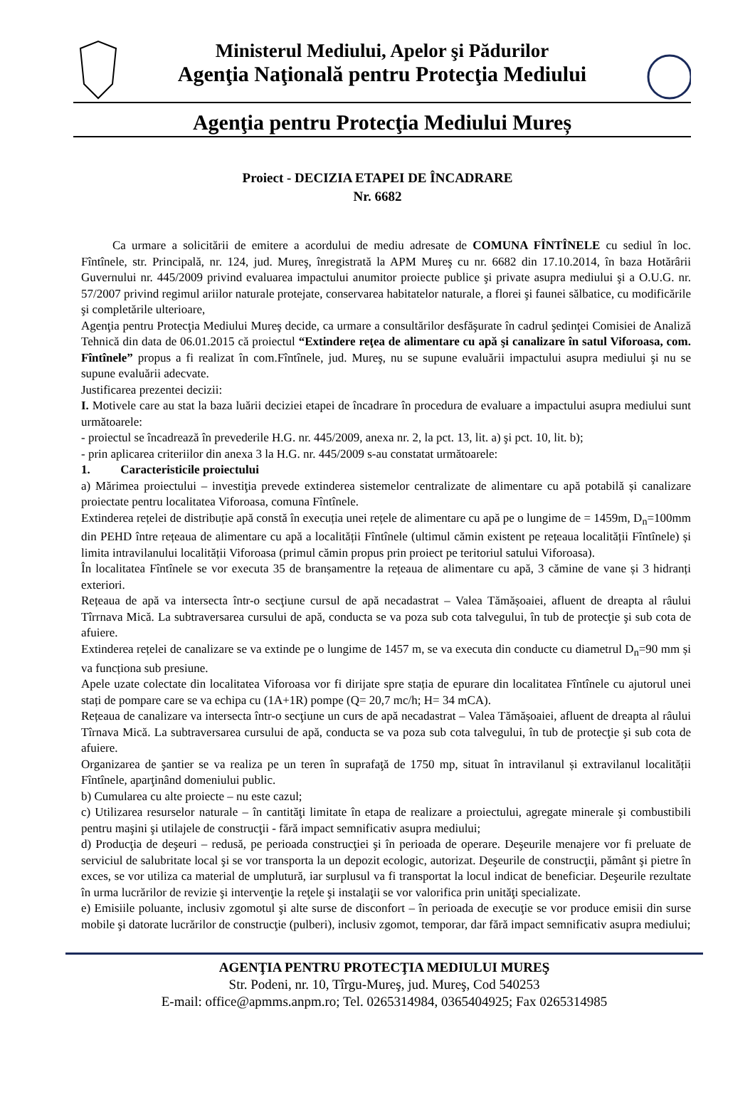Ministerul Mediului, Apelor şi Pădurilor
Agenţia Naţională pentru Protecţia Mediului
Agenţia pentru Protecţia Mediului Mureș
Proiect - DECIZIA ETAPEI DE ÎNCADRARE
Nr. 6682
Ca urmare a solicitării de emitere a acordului de mediu adresate de COMUNA FÎNTÎNELE cu sediul în loc. Fîntînele, str. Principală, nr. 124, jud. Mureş, înregistrată la APM Mureş cu nr. 6682 din 17.10.2014, în baza Hotărârii Guvernului nr. 445/2009 privind evaluarea impactului anumitor proiecte publice şi private asupra mediului şi a O.U.G. nr. 57/2007 privind regimul ariilor naturale protejate, conservarea habitatelor naturale, a florei şi faunei sălbatice, cu modificările şi completările ulterioare,
Agenţia pentru Protecţia Mediului Mureş decide, ca urmare a consultărilor desfăşurate în cadrul şedinţei Comisiei de Analiză Tehnică din data de 06.01.2015 că proiectul “Extindere reţea de alimentare cu apă şi canalizare în satul Viforoasa, com. Fîntînele” propus a fi realizat în com.Fîntînele, jud. Mureş, nu se supune evaluării impactului asupra mediului şi nu se supune evaluării adecvate.
Justificarea prezentei decizii:
I. Motivele care au stat la baza luării deciziei etapei de încadrare în procedura de evaluare a impactului asupra mediului sunt următoarele:
- proiectul se încadrează în prevederile H.G. nr. 445/2009, anexa nr. 2, la pct. 13, lit. a) şi pct. 10, lit. b);
- prin aplicarea criteriilor din anexa 3 la H.G. nr. 445/2009 s-au constatat următoarele:
1. Caracteristicile proiectului
a) Mărimea proiectului – investiţia prevede extinderea sistemelor centralizate de alimentare cu apă potabilă și canalizare proiectate pentru localitatea Viforoasa, comuna Fîntînele.
Extinderea rețelei de distribuție apă constă în execuția unei rețele de alimentare cu apă pe o lungime de = 1459m, D<sub>n</sub>=100mm din PEHD între rețeaua de alimentare cu apă a localității Fîntînele (ultimul cămin existent pe rețeaua localității Fîntînele) și limita intravilanului localității Viforoasa (primul cămin propus prin proiect pe teritoriul satului Viforoasa).
În localitatea Fîntînele se vor executa 35 de branșamentre la rețeaua de alimentare cu apă, 3 cămine de vane și 3 hidranți exteriori.
Rețeaua de apă va intersecta într-o secţiune cursul de apă necadastrat – Valea Tămășoaiei, afluent de dreapta al râului Tîrrnava Mică. La subtraversarea cursului de apă, conducta se va poza sub cota talvegului, în tub de protecţie şi sub cota de afuiere.
Extinderea rețelei de canalizare se va extinde pe o lungime de 1457 m, se va executa din conducte cu diametrul D<sub>n</sub>=90 mm și va funcționa sub presiune.
Apele uzate colectate din localitatea Viforoasa vor fi dirijate spre stația de epurare din localitatea Fîntînele cu ajutorul unei stați de pompare care se va echipa cu (1A+1R) pompe (Q= 20,7 mc/h; H= 34 mCA).
Rețeaua de canalizare va intersecta într-o secţiune un curs de apă necadastrat – Valea Tămășoaiei, afluent de dreapta al râului Tîrnava Mică. La subtraversarea cursului de apă, conducta se va poza sub cota talvegului, în tub de protecţie şi sub cota de afuiere.
Organizarea de şantier se va realiza pe un teren în suprafaţă de 1750 mp, situat în intravilanul și extravilanul localității Fîntînele, aparţinând domeniului public.
b) Cumularea cu alte proiecte – nu este cazul;
c) Utilizarea resurselor naturale – în cantităţi limitate în etapa de realizare a proiectului, agregate minerale şi combustibili pentru maşini şi utilajele de construcţii - fără impact semnificativ asupra mediului;
d) Producţia de deşeuri – redusă, pe perioada construcţiei şi în perioada de operare. Deşeurile menajere vor fi preluate de serviciul de salubritate local şi se vor transporta la un depozit ecologic, autorizat. Deşeurile de construcţii, pământ şi pietre în exces, se vor utiliza ca material de umplutură, iar surplusul va fi transportat la locul indicat de beneficiar. Deşeurile rezultate în urma lucrărilor de revizie şi intervenţie la reţele şi instalaţii se vor valorifica prin unităţi specializate.
e) Emisiile poluante, inclusiv zgomotul şi alte surse de disconfort – în perioada de execuţie se vor produce emisii din surse mobile şi datorate lucrărilor de construcţie (pulberi), inclusiv zgomot, temporar, dar fără impact semnificativ asupra mediului;
AGENŢIA PENTRU PROTECŢIA MEDIULUI MUREŞ
Str. Podeni, nr. 10, Tîrgu-Mureş, jud. Mureş, Cod 540253
E-mail: office@apmms.anpm.ro; Tel. 0265314984, 0365404925; Fax 0265314985